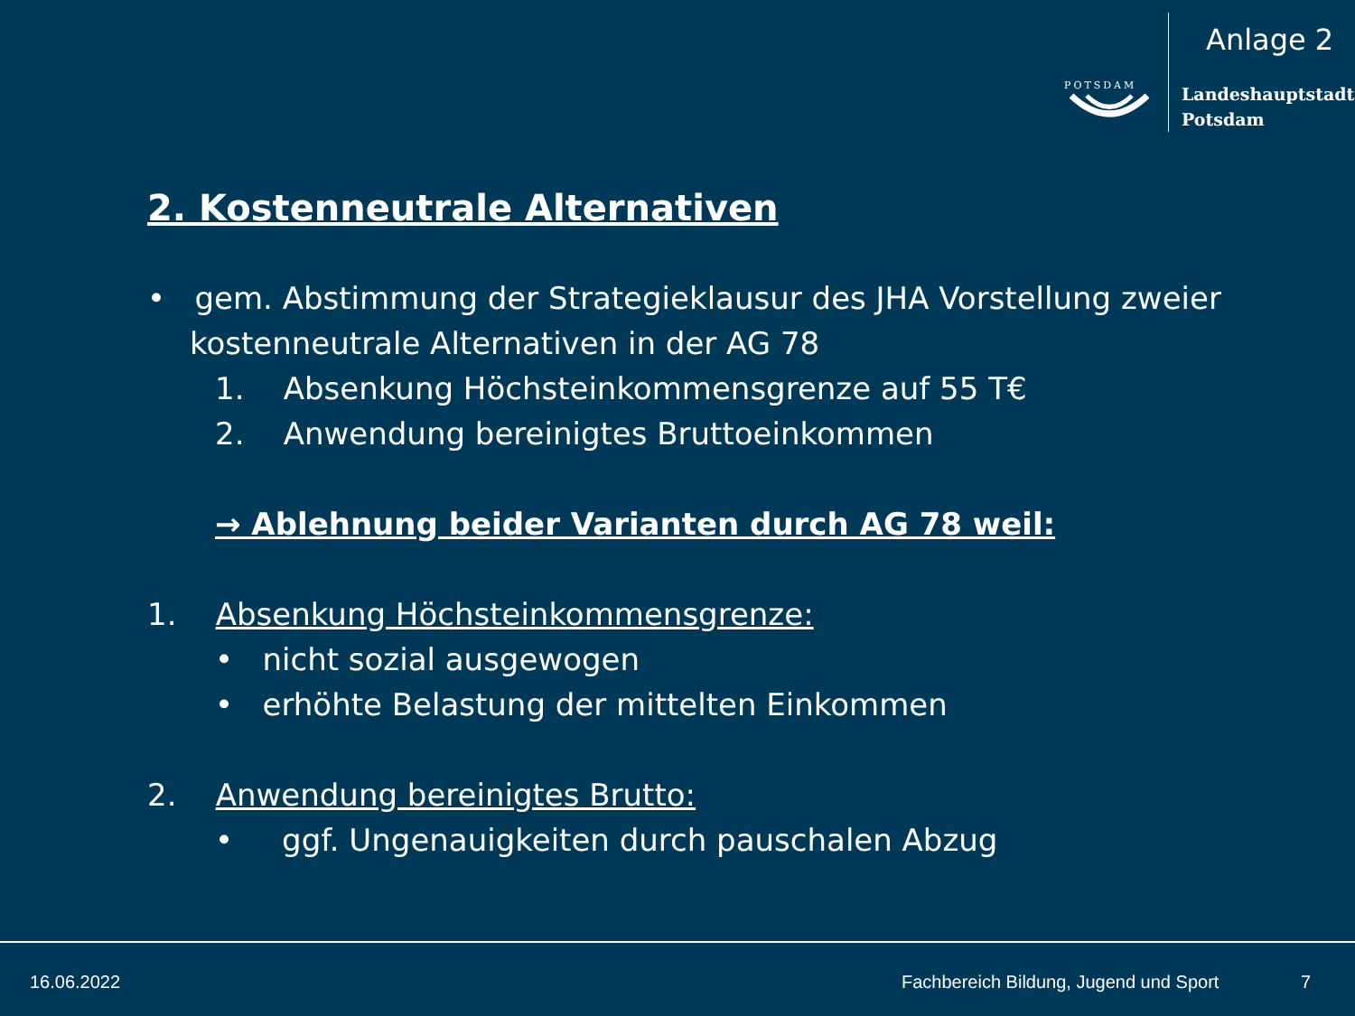Anlage 2
POTSDAM
Landeshauptstadt
Potsdam
2. Kostenneutrale Alternativen
• gem. Abstimmung der Strategieklausur des JHA Vorstellung zweier kostenneutrale Alternativen in der AG 78
1. Absenkung Höchsteinkommensgrenze auf 55 T€
2. Anwendung bereinigtes Bruttoeinkommen
→ Ablehnung beider Varianten durch AG 78 weil:
1. Absenkung Höchsteinkommensgrenze:
• nicht sozial ausgewogen
• erhöhte Belastung der mittelten Einkommen
2. Anwendung bereinigtes Brutto:
• ggf. Ungenauigkeiten durch pauschalen Abzug
16.06.2022 Fachbereich Bildung, Jugend und Sport 7